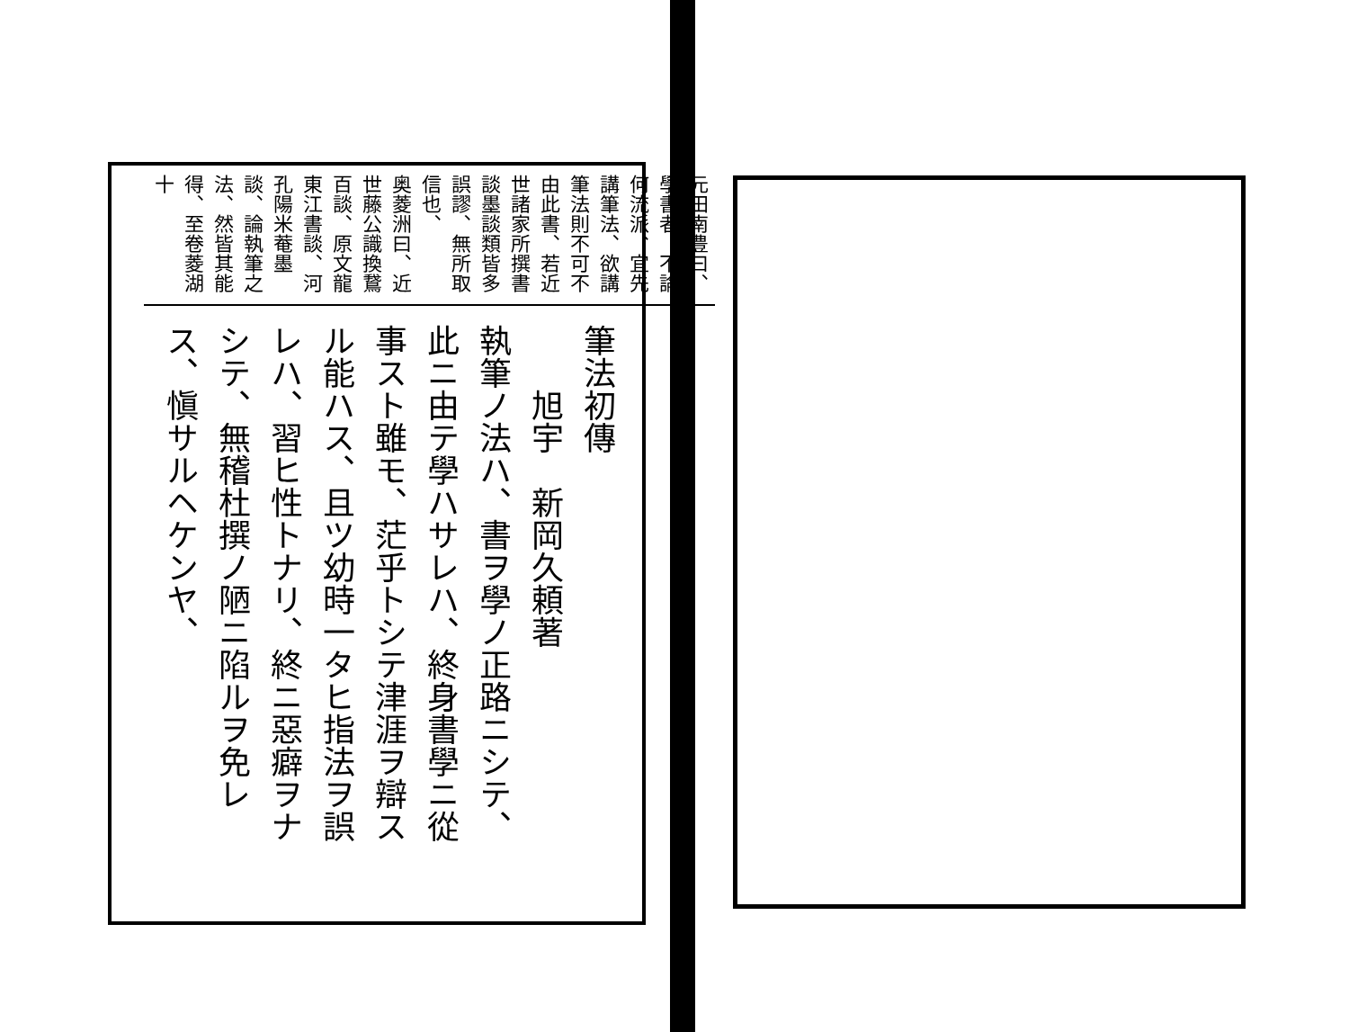元田南豊曰、學書者、不論何流派、宜先講筆法、欲講筆法則不可不由此書、若近世諸家所撰書談墨談類皆多誤謬、無所取信也、
奥菱洲曰、近世藤公識換鵞百談、原文龍東江書談、河孔陽米菴墨談、論執筆之法、然皆其能得、至卷菱湖十
筆法初傳
　　旭宇　新岡久頼著
執筆ノ法ハ、書ヲ學ノ正路ニシテ、此ニ由テ學ハサレハ、終身書學ニ從事スト雖モ、茫乎トシテ津涯ヲ辯スル能ハス、且ツ幼時一タヒ指法ヲ誤レハ、習ヒ性トナリ、終ニ惡癖ヲナシテ、無稽杜撰ノ陋ニ陷ルヲ免レス、愼サルヘケンヤ、